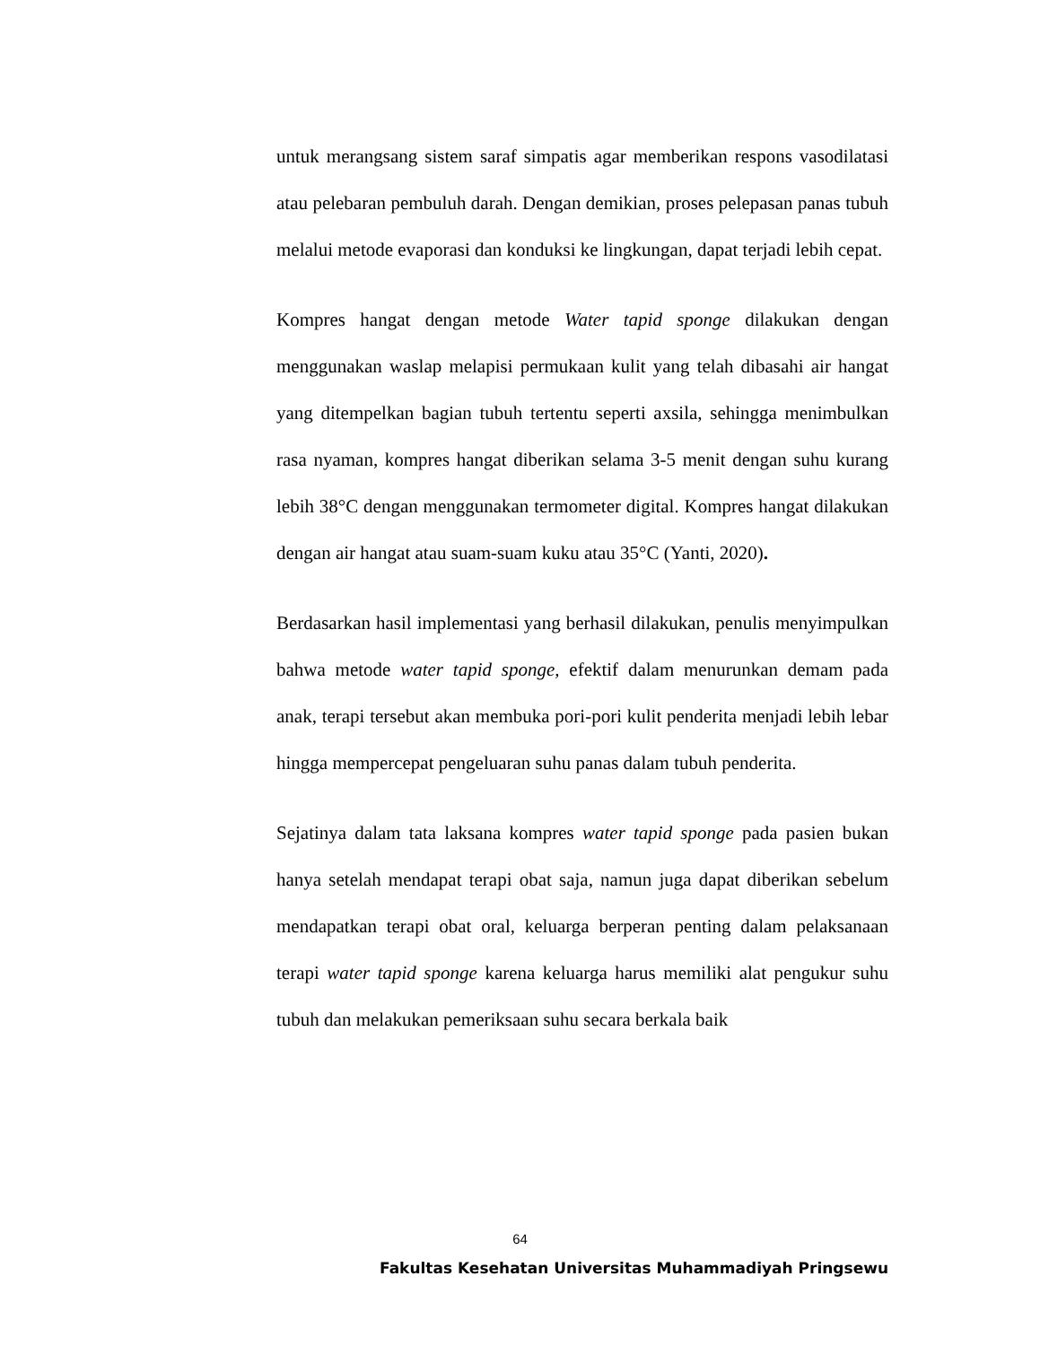untuk merangsang sistem saraf simpatis agar memberikan respons vasodilatasi atau pelebaran pembuluh darah. Dengan demikian, proses pelepasan panas tubuh melalui metode evaporasi dan konduksi ke lingkungan, dapat terjadi lebih cepat.
Kompres hangat dengan metode Water tapid sponge dilakukan dengan menggunakan waslap melapisi permukaan kulit yang telah dibasahi air hangat yang ditempelkan bagian tubuh tertentu seperti axsila, sehingga menimbulkan rasa nyaman, kompres hangat diberikan selama 3-5 menit dengan suhu kurang lebih 38°C dengan menggunakan termometer digital. Kompres hangat dilakukan dengan air hangat atau suam-suam kuku atau 35°C (Yanti, 2020).
Berdasarkan hasil implementasi yang berhasil dilakukan, penulis menyimpulkan bahwa metode water tapid sponge, efektif dalam menurunkan demam pada anak, terapi tersebut akan membuka pori-pori kulit penderita menjadi lebih lebar hingga mempercepat pengeluaran suhu panas dalam tubuh penderita.
Sejatinya dalam tata laksana kompres water tapid sponge pada pasien bukan hanya setelah mendapat terapi obat saja, namun juga dapat diberikan sebelum mendapatkan terapi obat oral, keluarga berperan penting dalam pelaksanaan terapi water tapid sponge karena keluarga harus memiliki alat pengukur suhu tubuh dan melakukan pemeriksaan suhu secara berkala baik
64
Fakultas Kesehatan Universitas Muhammadiyah Pringsewu